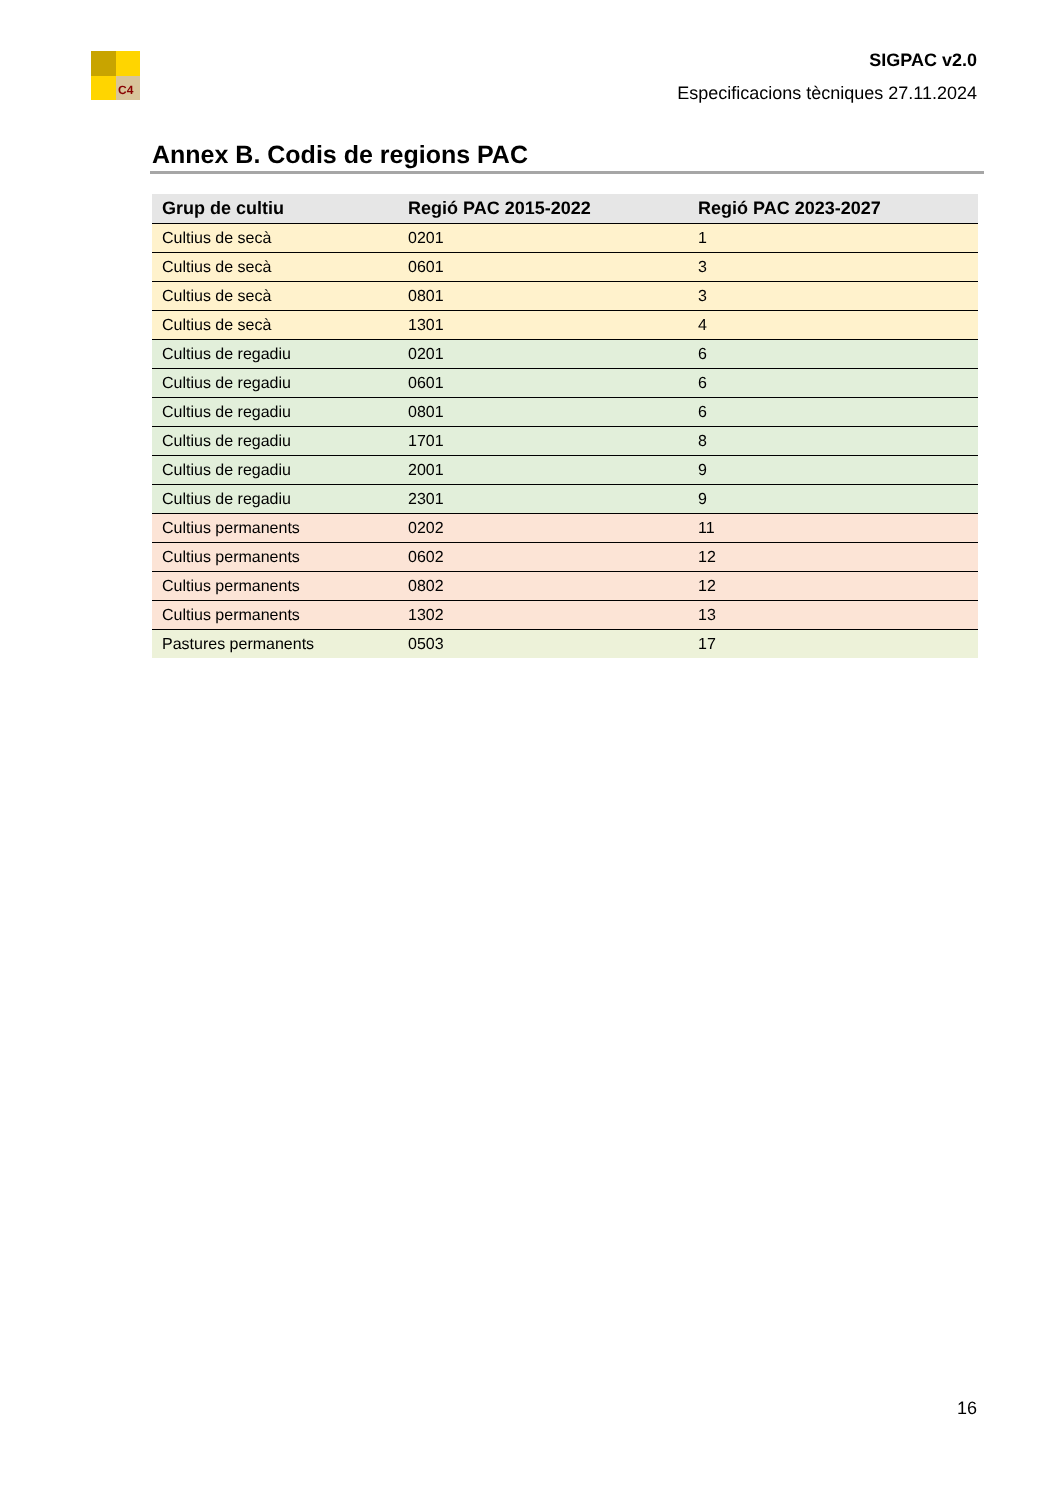C4
SIGPAC v2.0
Especificacions tècniques 27.11.2024
Annex B. Codis de regions PAC
| Grup de cultiu | Regió PAC 2015-2022 | Regió PAC 2023-2027 |
| --- | --- | --- |
| Cultius de secà | 0201 | 1 |
| Cultius de secà | 0601 | 3 |
| Cultius de secà | 0801 | 3 |
| Cultius de secà | 1301 | 4 |
| Cultius de regadiu | 0201 | 6 |
| Cultius de regadiu | 0601 | 6 |
| Cultius de regadiu | 0801 | 6 |
| Cultius de regadiu | 1701 | 8 |
| Cultius de regadiu | 2001 | 9 |
| Cultius de regadiu | 2301 | 9 |
| Cultius permanents | 0202 | 11 |
| Cultius permanents | 0602 | 12 |
| Cultius permanents | 0802 | 12 |
| Cultius permanents | 1302 | 13 |
| Pastures permanents | 0503 | 17 |
16